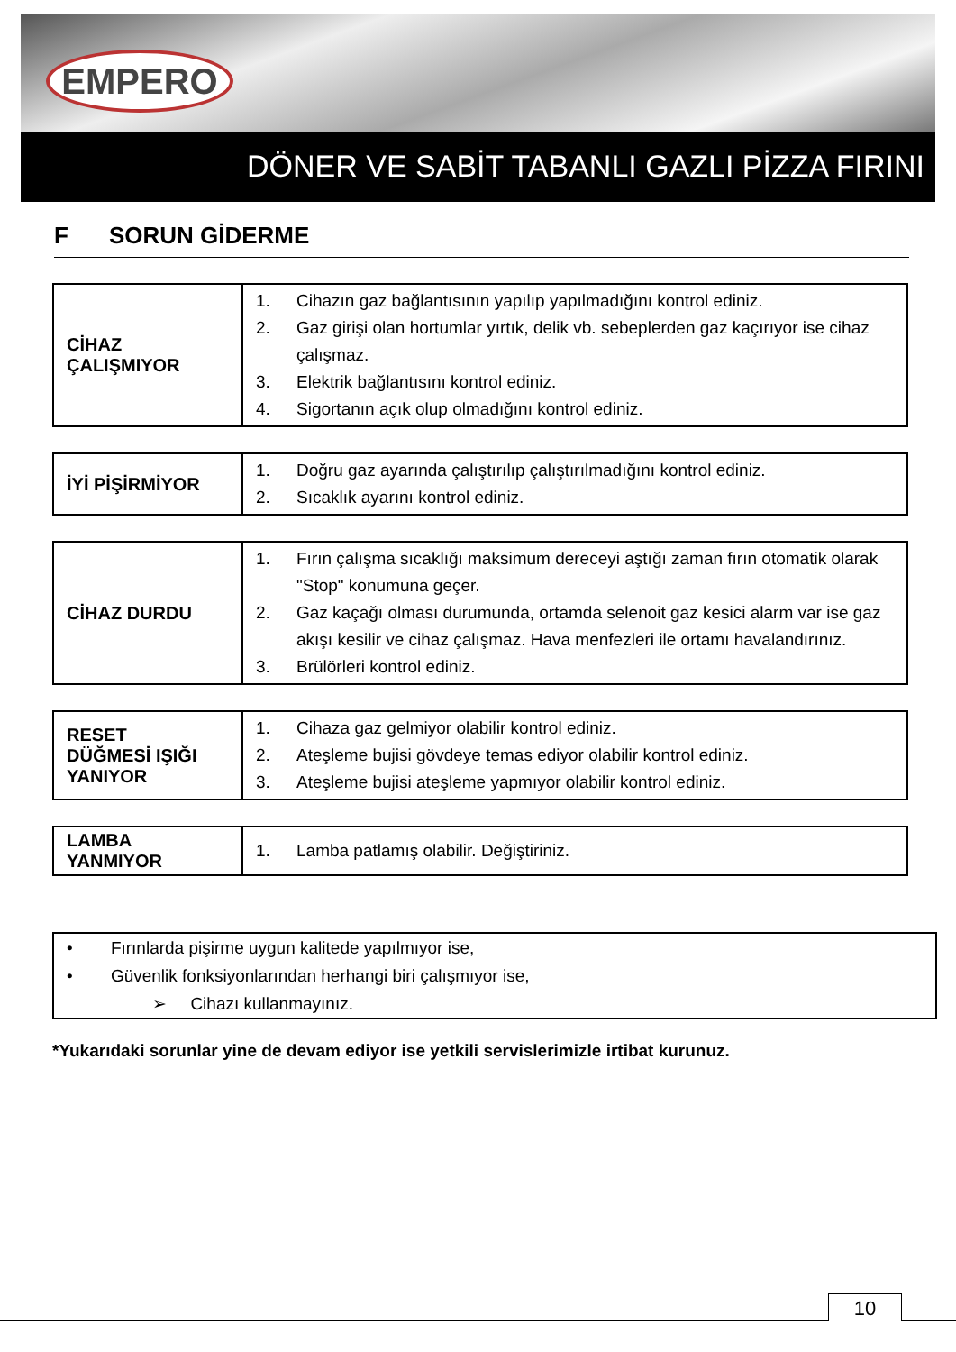EMPERO
DÖNER VE SABİT TABANLI GAZLI PİZZA FIRINI
F SORUN GİDERME
| CİHAZ ÇALIŞMIYOR | 1. Cihazın gaz bağlantısının yapılıp yapılmadığını kontrol ediniz. 2. Gaz girişi olan hortumlar yırtık, delik vb. sebeplerden gaz kaçırıyor ise cihaz çalışmaz. 3. Elektrik bağlantısını kontrol ediniz. 4. Sigortanın açık olup olmadığını kontrol ediniz. |
| İYİ PİŞİRMİYOR | 1. Doğru gaz ayarında çalıştırılıp çalıştırılmadığını kontrol ediniz. 2. Sıcaklık ayarını kontrol ediniz. |
| CİHAZ DURDU | 1. Fırın çalışma sıcaklığı maksimum dereceyi aştığı zaman fırın otomatik olarak "Stop" konumuna geçer. 2. Gaz kaçağı olması durumunda, ortamda selenoit gaz kesici alarm var ise gaz akışı kesilir ve cihaz çalışmaz. Hava menfezleri ile ortamı havalandırınız. 3. Brülörleri kontrol ediniz. |
| RESET DÜĞMESİ IŞIĞI YANIYOR | 1. Cihaza gaz gelmiyor olabilir kontrol ediniz. 2. Ateşleme bujisi gövdeye temas ediyor olabilir kontrol ediniz. 3. Ateşleme bujisi ateşleme yapmıyor olabilir kontrol ediniz. |
| LAMBA YANMIYOR | 1. Lamba patlamış olabilir. Değiştiriniz. |
• Fırınlarda pişirme uygun kalitede yapılmıyor ise,
• Güvenlik fonksiyonlarından herhangi biri çalışmıyor ise,
➢ Cihazı kullanmayınız.
*Yukarıdaki sorunlar yine de devam ediyor ise yetkili servislerimizle irtibat kurunuz.
10